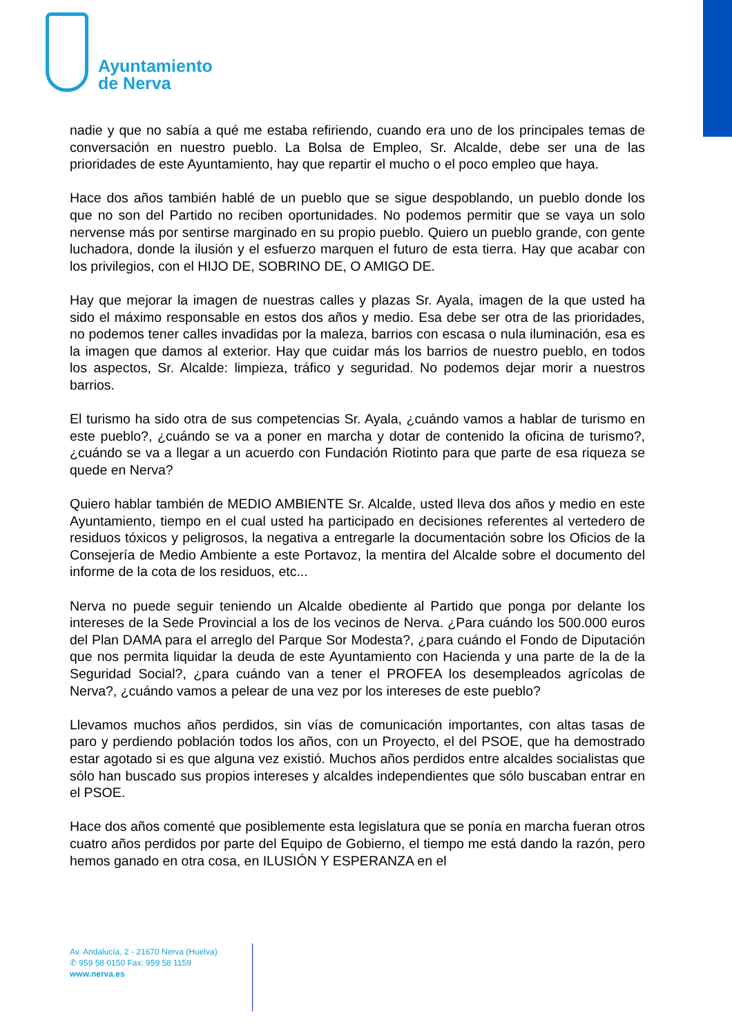Ayuntamiento
de Nerva
nadie y que no sabía a qué me estaba refiriendo, cuando era uno de los principales temas de conversación en nuestro pueblo. La Bolsa de Empleo, Sr. Alcalde, debe ser una de las prioridades de este Ayuntamiento, hay que repartir el mucho o el poco empleo que haya.
Hace dos años también hablé de un pueblo que se sigue despoblando, un pueblo donde los que no son del Partido no reciben oportunidades. No podemos permitir que se vaya un solo nervense más por sentirse marginado en su propio pueblo. Quiero un pueblo grande, con gente luchadora, donde la ilusión y el esfuerzo marquen el futuro de esta tierra. Hay que acabar con los privilegios, con el HIJO DE, SOBRINO DE, O AMIGO DE.
Hay que mejorar la imagen de nuestras calles y plazas Sr. Ayala, imagen de la que usted ha sido el máximo responsable en estos dos años y medio. Esa debe ser otra de las prioridades, no podemos tener calles invadidas por la maleza, barrios con escasa o nula iluminación, esa es la imagen que damos al exterior. Hay que cuidar más los barrios de nuestro pueblo, en todos los aspectos, Sr. Alcalde: limpieza, tráfico y seguridad. No podemos dejar morir a nuestros barrios.
El turismo ha sido otra de sus competencias Sr. Ayala, ¿cuándo vamos a hablar de turismo en este pueblo?, ¿cuándo se va a poner en marcha y dotar de contenido la oficina de turismo?, ¿cuándo se va a llegar a un acuerdo con Fundación Riotinto para que parte de esa riqueza se quede en Nerva?
Quiero hablar también de MEDIO AMBIENTE Sr. Alcalde, usted lleva dos años y medio en este Ayuntamiento, tiempo en el cual usted ha participado en decisiones referentes al vertedero de residuos tóxicos y peligrosos, la negativa a entregarle la documentación sobre los Oficios de la Consejería de Medio Ambiente a este Portavoz, la mentira del Alcalde sobre el documento del informe de la cota de los residuos, etc...
Nerva no puede seguir teniendo un Alcalde obediente al Partido que ponga por delante los intereses de la Sede Provincial a los de los vecinos de Nerva. ¿Para cuándo los 500.000 euros del Plan DAMA para el arreglo del Parque Sor Modesta?, ¿para cuándo el Fondo de Diputación que nos permita liquidar la deuda de este Ayuntamiento con Hacienda y una parte de la de la Seguridad Social?, ¿para cuándo van a tener el PROFEA los desempleados agrícolas de Nerva?, ¿cuándo vamos a pelear de una vez por los intereses de este pueblo?
Llevamos muchos años perdidos, sin vías de comunicación importantes, con altas tasas de paro y perdiendo población todos los años, con un Proyecto, el del PSOE, que ha demostrado estar agotado si es que alguna vez existió. Muchos años perdidos entre alcaldes socialistas que sólo han buscado sus propios intereses y alcaldes independientes que sólo buscaban entrar en el PSOE.
Hace dos años comenté que posiblemente esta legislatura que se ponía en marcha fueran otros cuatro años perdidos por parte del Equipo de Gobierno, el tiempo me está dando la razón, pero hemos ganado en otra cosa, en ILUSIÓN Y ESPERANZA en el
Av. Andalucía, 2 - 21670 Nerva (Huelva)
✆ 959 58 0150 Fax: 959 58 1159
www.nerva.es